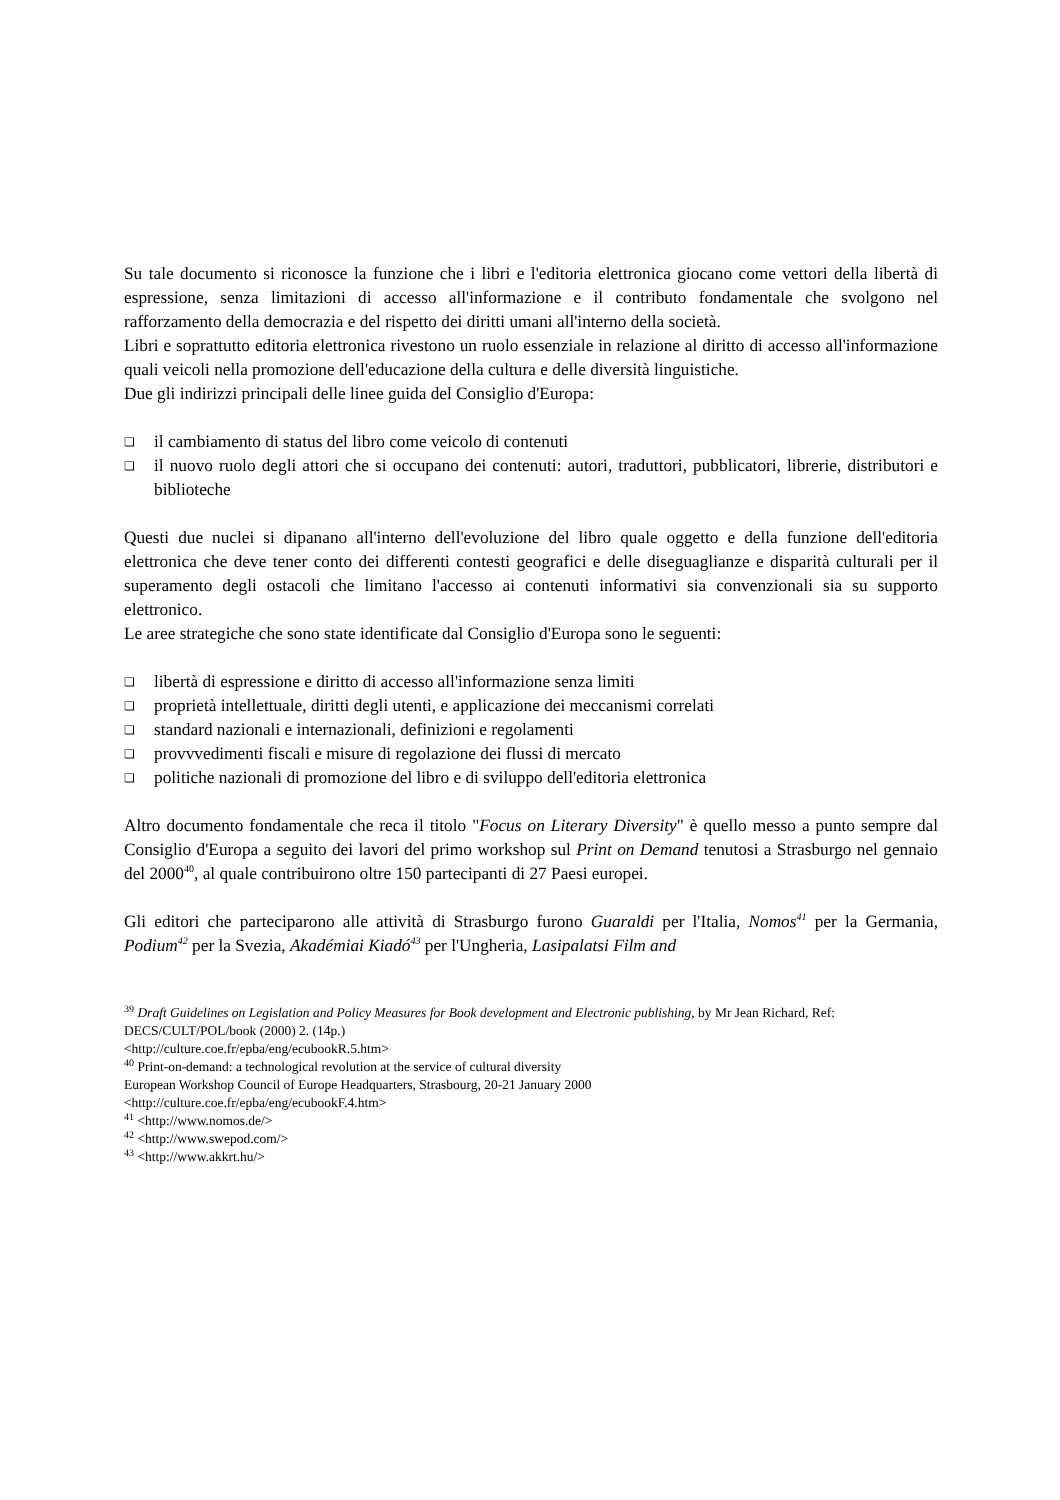Su tale documento si riconosce la funzione che i libri e l'editoria elettronica giocano come vettori della libertà di espressione, senza limitazioni di accesso all'informazione e il contributo fondamentale che svolgono nel rafforzamento della democrazia e del rispetto dei diritti umani all'interno della società.
Libri e soprattutto editoria elettronica rivestono un ruolo essenziale in relazione al diritto di accesso all'informazione quali veicoli nella promozione dell'educazione della cultura e delle diversità linguistiche.
Due gli indirizzi principali delle linee guida del Consiglio d'Europa:
❑ il cambiamento di status del libro come veicolo di contenuti
❑ il nuovo ruolo degli attori che si occupano dei contenuti: autori, traduttori, pubblicatori, librerie, distributori e biblioteche
Questi due nuclei si dipanano all'interno dell'evoluzione del libro quale oggetto e della funzione dell'editoria elettronica che deve tener conto dei differenti contesti geografici e delle diseguaglianze e disparità culturali per il superamento degli ostacoli che limitano l'accesso ai contenuti informativi sia convenzionali sia su supporto elettronico.
Le aree strategiche che sono state identificate dal Consiglio d'Europa sono le seguenti:
❑ libertà di espressione e diritto di accesso all'informazione senza limiti
❑ proprietà intellettuale, diritti degli utenti, e applicazione dei meccanismi correlati
❑ standard nazionali e internazionali, definizioni e regolamenti
❑ provvvedimenti fiscali e misure di regolazione dei flussi di mercato
❑ politiche nazionali di promozione del libro e di sviluppo dell'editoria elettronica
Altro documento fondamentale che reca il titolo "Focus on Literary Diversity" è quello messo a punto sempre dal Consiglio d'Europa a seguito dei lavori del primo workshop sul Print on Demand tenutosi a Strasburgo nel gennaio del 2000<sup>40</sup>, al quale contribuirono oltre 150 partecipanti di 27 Paesi europei.
Gli editori che parteciparono alle attività di Strasburgo furono Guaraldi per l'Italia, Nomos<sup>41</sup> per la Germania, Podium<sup>42</sup> per la Svezia, Akadémiai Kiadó<sup>43</sup> per l'Ungheria, Lasipalatsi Film and
<sup>39</sup> Draft Guidelines on Legislation and Policy Measures for Book development and Electronic publishing, by Mr Jean Richard, Ref: DECS/CULT/POL/book (2000) 2. (14p.)
<http://culture.coe.fr/epba/eng/ecubookR.5.htm>
<sup>40</sup> Print-on-demand: a technological revolution at the service of cultural diversity
European Workshop Council of Europe Headquarters, Strasbourg, 20-21 January 2000
<http://culture.coe.fr/epba/eng/ecubookF.4.htm>
<sup>41</sup> <http://www.nomos.de/>
<sup>42</sup> <http://www.swepod.com/>
<sup>43</sup> <http://www.akkrt.hu/>